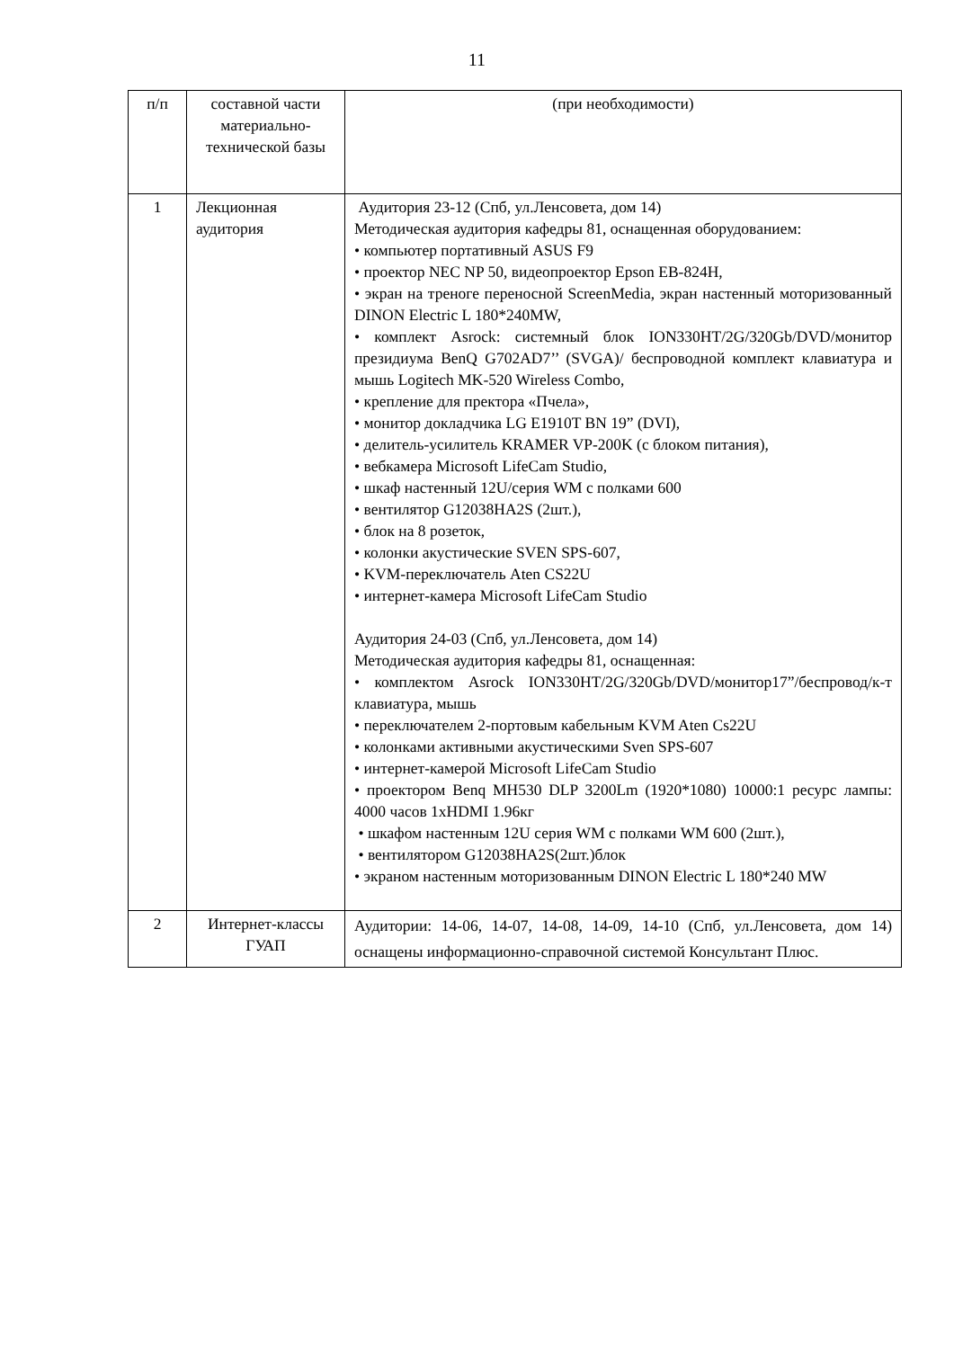11
| п/п | составной части материально-технической базы | (при необходимости) |
| 1 | Лекционная аудитория | Аудитория 23-12 (Спб, ул.Ленсовета, дом 14) Методическая аудитория кафедры 81, оснащенная оборудованием: • компьютер портативный ASUS F9 • проектор NEC NP 50, видеопроектор Epson EB-824H, • экран на треноге переносной ScreenMedia, экран настенный моторизованный DINON Electric L 180*240MW, • комплект Asrock: системный блок ION330HT/2G/320Gb/DVD/монитор президиума BenQ G702AD7’’ (SVGA)/ беспроводной комплект клавиатура и мышь Logitech MK-520 Wireless Combo, • крепление для пректора «Пчела», • монитор докладчика LG E1910T BN 19” (DVI), • делитель-усилитель KRAMER VP-200K (с блоком питания), • вебкамера Microsoft LifeCam Studio, • шкаф настенный 12U/серия WM с полками 600 • вентилятор G12038HA2S (2шт.), • блок на 8 розеток, • колонки акустические SVEN SPS-607, • KVM-переключатель Aten CS22U • интернет-камера Microsoft LifeCam Studio Аудитория 24-03 (Спб, ул.Ленсовета, дом 14) Методическая аудитория кафедры 81, оснащенная: • комплектом Asrock ION330HT/2G/320Gb/DVD/монитор17”/беспровод/к-т клавиатура, мышь • переключателем 2-портовым кабельным KVM Aten Cs22U • колонками активными акустическими Sven SPS-607 • интернет-камерой Microsoft LifeCam Studio • проектором Benq MH530 DLP 3200Lm (1920*1080) 10000:1 ресурс лампы: 4000 часов 1xHDMI 1.96кг • шкафом настенным 12U серия WM с полками WM 600 (2шт.), • вентилятором G12038HA2S(2шт.)блок • экраном настенным моторизованным DINON Electric L 180*240 MW |
| 2 | Интернет-классы ГУАП | Аудитории: 14-06, 14-07, 14-08, 14-09, 14-10 (Спб, ул.Ленсовета, дом 14) оснащены информационно-справочной системой Консультант Плюс. |